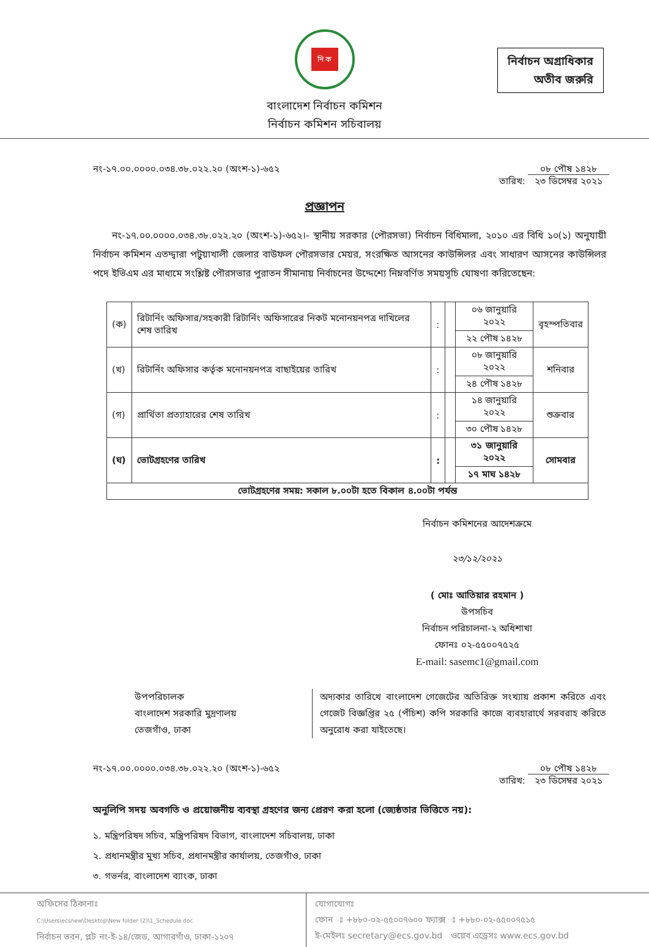নির্বাচন অগ্রাধিকার
অতীব জরুরি
নি ক
বাংলাদেশ নির্বাচন কমিশন
নির্বাচন কমিশন সচিবালয়
নং-১৭.০০.০০০০.০৩৪.৩৮.০২২.২০ (অংশ-১)-৬৫২ তারিখ: ০৮ পৌষ ১৪২৮
২৩ ডিসেম্বর ২০২১
প্রজ্ঞাপন
  নং-১৭.০০.০০০০.০৩৪.৩৮.০২২.২০ (অংশ-১)-৬৫২।- স্থানীয় সরকার (পৌরসভা) নির্বাচন বিধিমালা, ২০১০ এর বিধি ১০(১) অনুযায়ী নির্বাচন কমিশন এতদ্দ্বারা পটুয়াখালী জেলার বাউফল পৌরসভার মেয়র, সংরক্ষিত আসনের কাউন্সিলর এবং সাধারণ আসনের কাউন্সিলর পদে ইভিএম এর মাধ্যমে সংশ্লিষ্ট পৌরসভার পুরাতন সীমানায় নির্বাচনের উদ্দেশ্যে নিম্নবর্ণিত সময়সূচি ঘোষণা করিতেছেন:
| (ক) | রিটার্নিং অফিসার/সহকারী রিটার্নিং অফিসারের নিকট মনোনয়নপত্র দাখিলের শেষ তারিখ | : | | ০৬ জানুয়ারি ২০২২ | বৃহস্পতিবার |
| | | | | ২২ পৌষ ১৪২৮ | |
| (খ) | রিটার্নিং অফিসার কর্তৃক মনোনয়নপত্র বাছাইয়ের তারিখ | : | | ০৮ জানুয়ারি ২০২২ | শনিবার |
| | | | | ২৪ পৌষ ১৪২৮ | |
| (গ) | প্রার্থিতা প্রত্যাহারের শেষ তারিখ | : | | ১৪ জানুয়ারি ২০২২ | শুক্রবার |
| | | | | ৩০ পৌষ ১৪২৮ | |
| (ঘ) | ভোটগ্রহণের তারিখ | : | | ৩১ জানুয়ারি ২০২২ | সোমবার |
| | | | | ১৭ মাঘ ১৪২৮ | |
| ভোটগ্রহণের সময়: সকাল ৮.০০টা হতে বিকাল ৪.০০টা পর্যন্ত | | | | | |
নির্বাচন কমিশনের আদেশক্রমে
২৩/১২/২০২১
( মোঃ আতিয়ার রহমান )
উপসচিব
নির্বাচন পরিচালনা-২ অধিশাখা
ফোনঃ ০২-৫৫০০৭৫২৫
E-mail: sasemc1@gmail.com
উপপরিচালক
বাংলাদেশ সরকারি মুদ্রণালয়
তেজগাঁও, ঢাকা
অদ্যকার তারিখে বাংলাদেশ গেজেটের অতিরিক্ত সংখ্যায় প্রকাশ করিতে এবং গেজেট বিজ্ঞপ্তির ২৫ (পঁচিশ) কপি সরকারি কাজে ব্যবহারার্থে সরবরাহ করিতে অনুরোধ করা যাইতেছে।
নং-১৭.০০.০০০০.০৩৪.৩৮.০২২.২০ (অংশ-১)-৬৫২ তারিখ: ০৮ পৌষ ১৪২৮
২৩ ডিসেম্বর ২০২১
অনুলিপি সদয় অবগতি ও প্রয়োজনীয় ব্যবস্থা গ্রহণের জন্য প্রেরণ করা হলো (জ্যেষ্ঠতার ভিত্তিতে নয়):
১. মন্ত্রিপরিষদ সচিব, মন্ত্রিপরিষদ বিভাগ, বাংলাদেশ সচিবালয়, ঢাকা
২. প্রধানমন্ত্রীর মুখ্য সচিব, প্রধানমন্ত্রীর কার্যালয়, তেজগাঁও, ঢাকা
৩. গভর্নর, বাংলাদেশ ব্যাংক, ঢাকা
অফিসের ঠিকানাঃ
C:\Users\ecsnew\Desktop\New folder (2)\1_Schedule.doc
নির্বাচন ভবন, প্লট নং-ই-১৪/জেড, আগারগাঁও, ঢাকা-১২০৭
যোগাযোগঃ
ফোন ঃ +৮৮০-০২-৫৫০০৭৬০০ ফ্যাক্স ঃ +৮৮০-০২-৫৫০০৭৫১৫
ই-মেইলঃ secretary@ecs.gov.bd ওয়েব এড্রেসঃ www.ecs.gov.bd